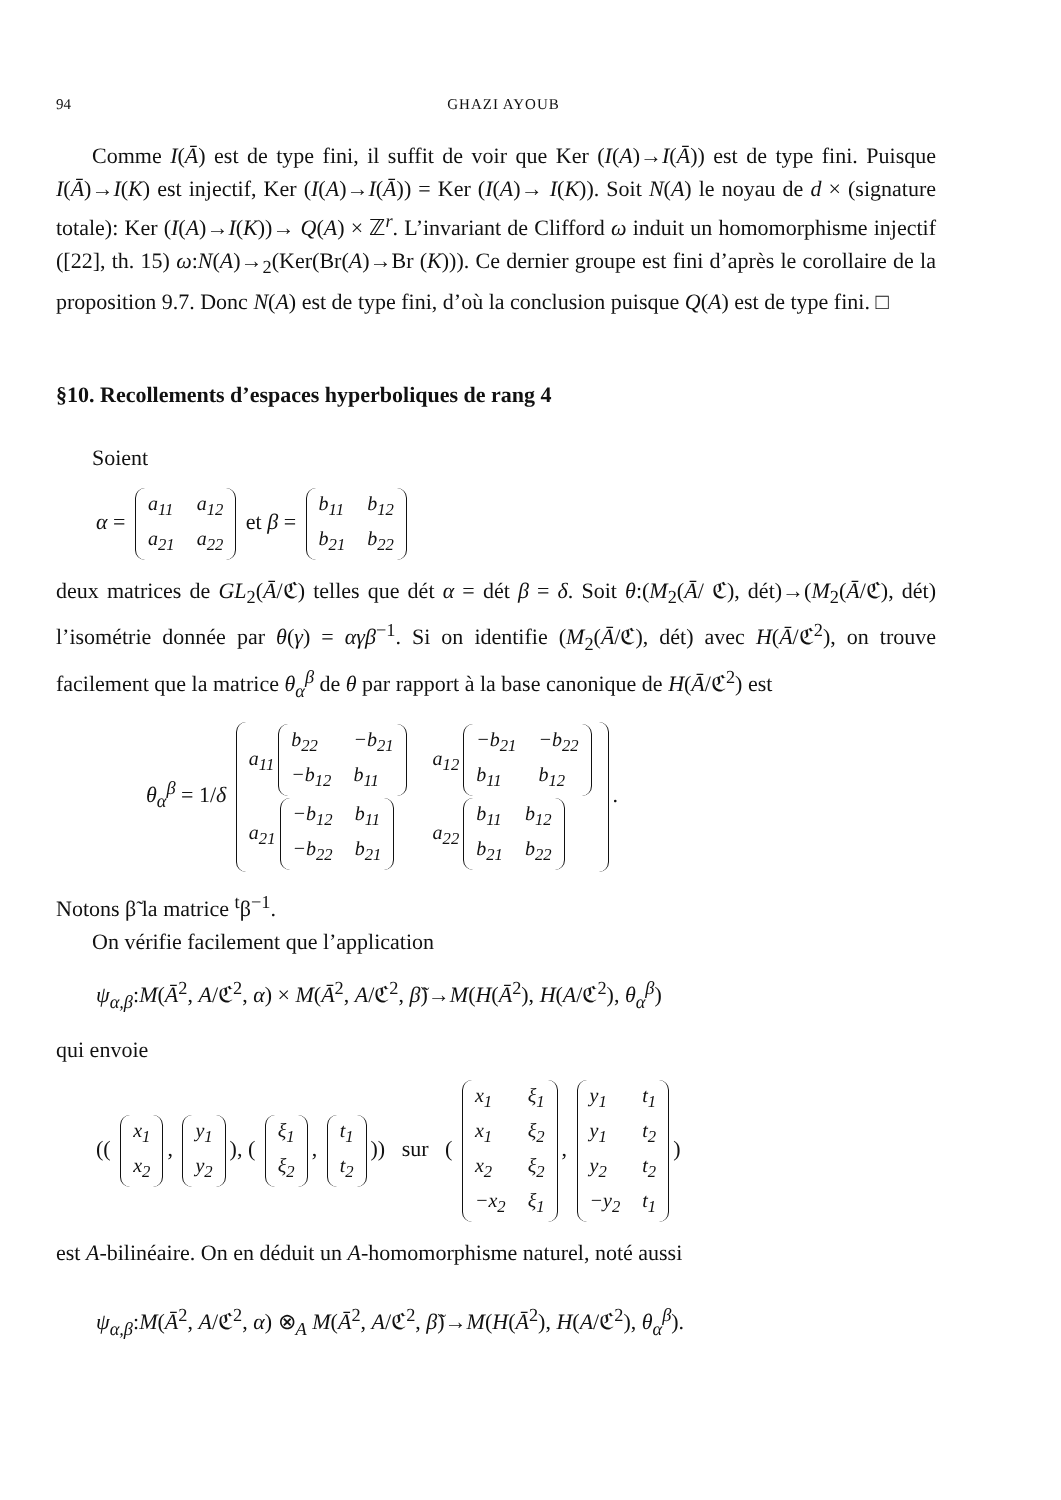94 GHAZI AYOUB
Comme I(Ā) est de type fini, il suffit de voir que Ker (I(A)→I(Ā)) est de type fini. Puisque I(Ā)→I(K) est injectif, Ker (I(A)→I(Ā)) = Ker (I(A)→ I(K)). Soit N(A) le noyau de d × (signature totale): Ker (I(A)→I(K))→ Q(A) × ℤ<sup>r</sup>. L’invariant de Clifford ω induit un homomorphisme injectif ([22], th. 15) ω:N(A)→<sub>2</sub>(Ker(Br(A)→Br (K))). Ce dernier groupe est fini d’après le corollaire de la proposition 9.7. Donc N(A) est de type fini, d’où la conclusion puisque Q(A) est de type fini. □
§10. Recollements d’espaces hyperboliques de rang 4
Soient
α =
| a<sub>11</sub> | a<sub>12</sub> |
| a<sub>21</sub> | a<sub>22</sub> |
et β =
| b<sub>11</sub> | b<sub>12</sub> |
| b<sub>21</sub> | b<sub>22</sub> |
deux matrices de GL<sub>2</sub>(Ā/ℭ) telles que dét α = dét β = δ. Soit θ:(M<sub>2</sub>(Ā/ ℭ), dét)→(M<sub>2</sub>(Ā/ℭ), dét) l’isométrie donnée par θ(γ) = αγβ<sup>−1</sup>. Si on identifie (M<sub>2</sub>(Ā/ℭ), dét) avec H(Ā/ℭ<sup>2</sup>), on trouve facilement que la matrice θ<sub>α</sub><sup>β</sup> de θ par rapport à la base canonique de H(Ā/ℭ<sup>2</sup>) est
θ<sub>α</sub><sup>β</sup> = 1/δ
| a<sub>11</sub> / b<sub>22</sub> / −b<sub>21</sub> / / −b<sub>12</sub> / b<sub>11</sub> / | a<sub>12</sub> / −b<sub>21</sub> / −b<sub>22</sub> / / b<sub>11</sub> / b<sub>12</sub> / |
| a<sub>21</sub> / −b<sub>12</sub> / b<sub>11</sub> / / −b<sub>22</sub> / b<sub>21</sub> / | a<sub>22</sub> / b<sub>11</sub> / b<sub>12</sub> / / b<sub>21</sub> / b<sub>22</sub> / |
.
Notons β̃ la matrice <sup>t</sup>β<sup>−1</sup>.
On vérifie facilement que l’application
ψ<sub>α,β</sub>:M(Ā<sup>2</sup>, A/ℭ<sup>2</sup>, α) × M(Ā<sup>2</sup>, A/ℭ<sup>2</sup>, β̃)→M(H(Ā<sup>2</sup>), H(A/ℭ<sup>2</sup>), θ<sub>α</sub><sup>β</sup>)
qui envoie
((
| x<sub>1</sub> |
| x<sub>2</sub> |
,
| y<sub>1</sub> |
| y<sub>2</sub> |
), (
| ξ<sub>1</sub> |
| ξ<sub>2</sub> |
,
| t<sub>1</sub> |
| t<sub>2</sub> |
)) sur (
| x<sub>1</sub> | ξ<sub>1</sub> |
| x<sub>1</sub> | ξ<sub>2</sub> |
| x<sub>2</sub> | ξ<sub>2</sub> |
| −x<sub>2</sub> | ξ<sub>1</sub> |
,
| y<sub>1</sub> | t<sub>1</sub> |
| y<sub>1</sub> | t<sub>2</sub> |
| y<sub>2</sub> | t<sub>2</sub> |
| −y<sub>2</sub> | t<sub>1</sub> |
)
est A-bilinéaire. On en déduit un A-homomorphisme naturel, noté aussi
ψ<sub>α,β</sub>:M(Ā<sup>2</sup>, A/ℭ<sup>2</sup>, α) ⊗<sub>A</sub> M(Ā<sup>2</sup>, A/ℭ<sup>2</sup>, β̃)→M(H(Ā<sup>2</sup>), H(A/ℭ<sup>2</sup>), θ<sub>α</sub><sup>β</sup>).